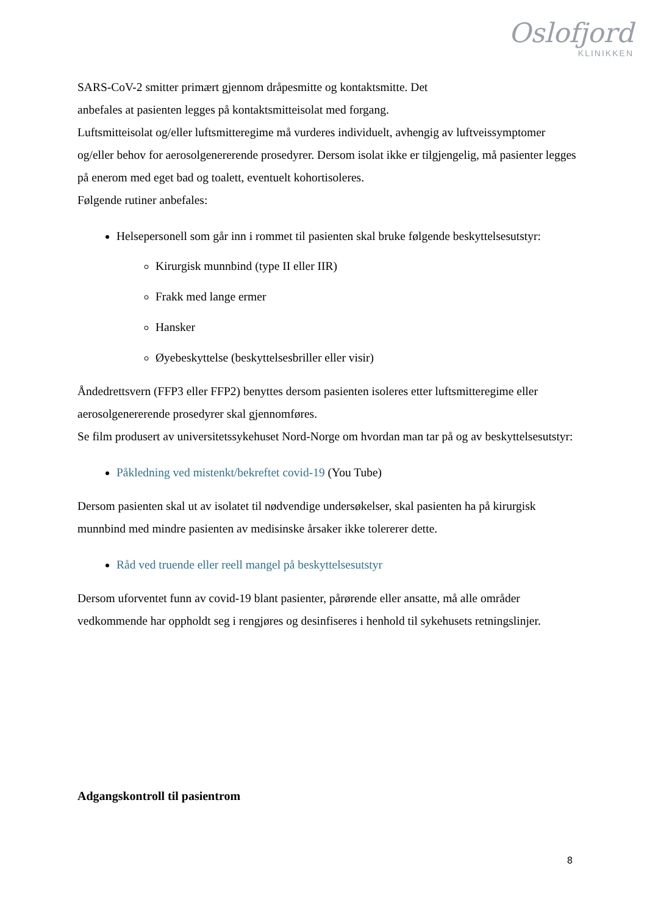Oslofjord
KLINIKKEN
SARS-CoV-2 smitter primært gjennom dråpesmitte og kontaktsmitte. Det
anbefales at pasienten legges på kontaktsmitteisolat med forgang.
Luftsmitteisolat og/eller luftsmitteregime må vurderes individuelt, avhengig av luftveissymptomer og/eller behov for aerosolgenererende prosedyrer. Dersom isolat ikke er tilgjengelig, må pasienter legges på enerom med eget bad og toalett, eventuelt kohortisoleres.
Følgende rutiner anbefales:
Helsepersonell som går inn i rommet til pasienten skal bruke følgende beskyttelsesutstyr:
Kirurgisk munnbind (type II eller IIR)
Frakk med lange ermer
Hansker
Øyebeskyttelse (beskyttelsesbriller eller visir)
Åndedrettsvern (FFP3 eller FFP2) benyttes dersom pasienten isoleres etter luftsmitteregime eller aerosolgenererende prosedyrer skal gjennomføres.
Se film produsert av universitetssykehuset Nord-Norge om hvordan man tar på og av beskyttelsesutstyr:
Påkledning ved mistenkt/bekreftet covid-19 (You Tube)
Dersom pasienten skal ut av isolatet til nødvendige undersøkelser, skal pasienten ha på kirurgisk munnbind med mindre pasienten av medisinske årsaker ikke tolererer dette.
Råd ved truende eller reell mangel på beskyttelsesutstyr
Dersom uforventet funn av covid-19 blant pasienter, pårørende eller ansatte, må alle områder vedkommende har oppholdt seg i rengjøres og desinfiseres i henhold til sykehusets retningslinjer.
Adgangskontroll til pasientrom
8